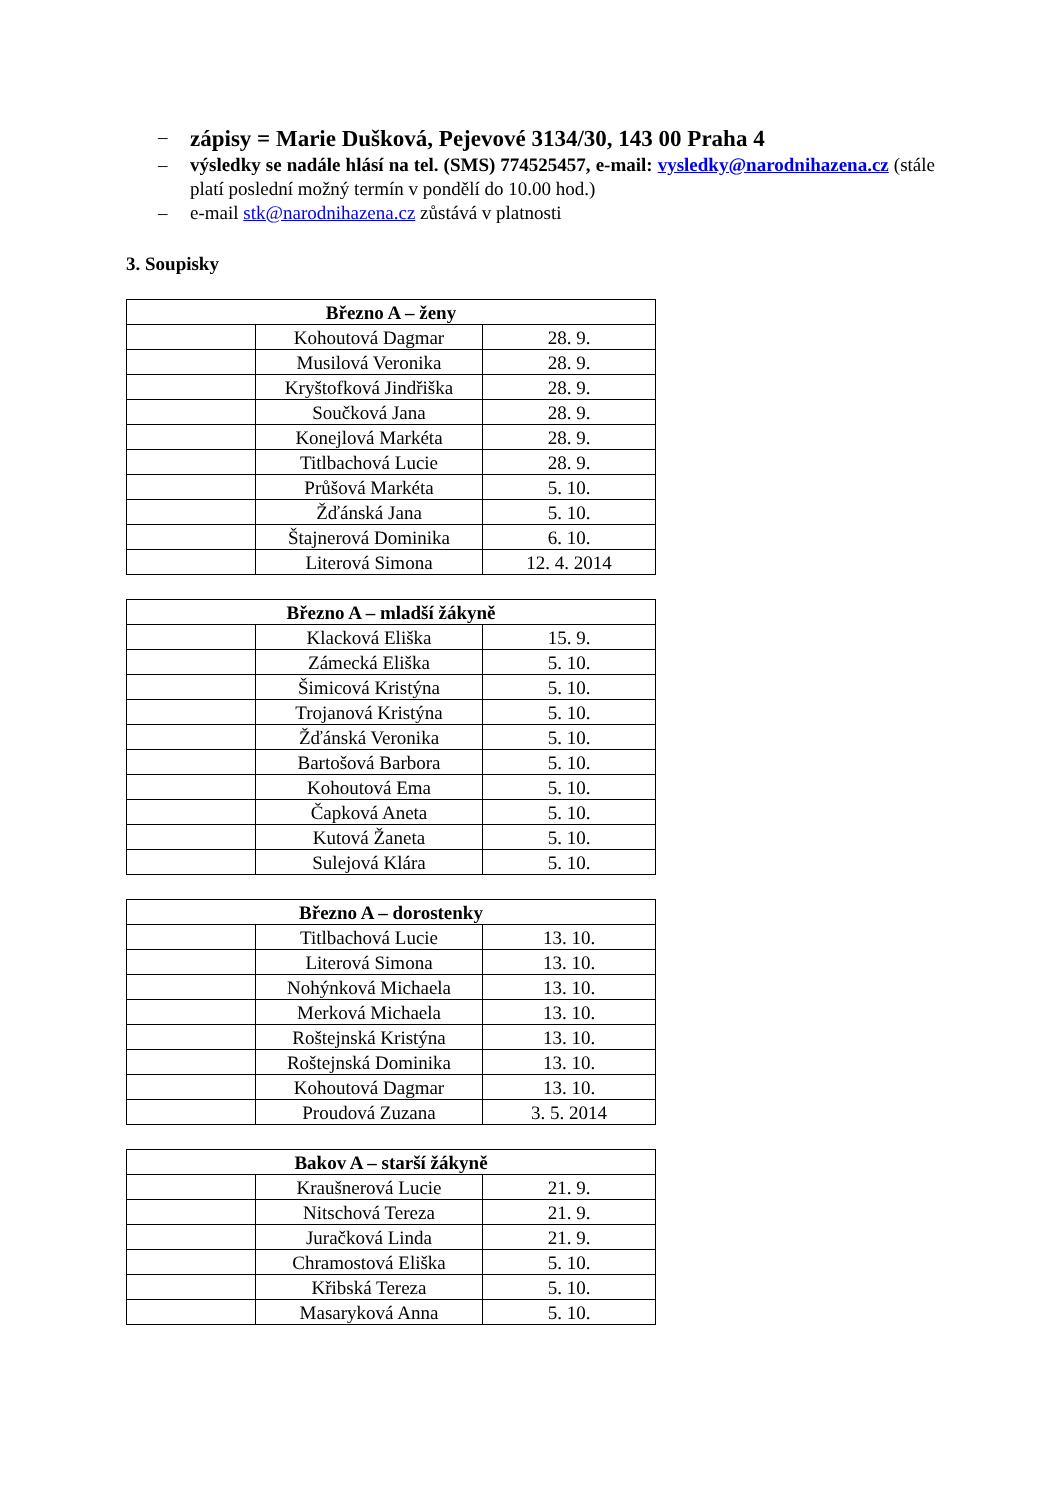– zápisy = Marie Dušková, Pejevové 3134/30, 143 00 Praha 4
– výsledky se nadále hlásí na tel. (SMS) 774525457, e-mail: vysledky@narodnihazena.cz (stále platí poslední možný termín v pondělí do 10.00 hod.)
– e-mail stk@narodnihazena.cz zůstává v platnosti
3. Soupisky
| Březno A – ženy | | |
| --- | --- | --- |
| | Kohoutová Dagmar | 28. 9. |
| | Musilová Veronika | 28. 9. |
| | Kryštofková Jindřiška | 28. 9. |
| | Součková Jana | 28. 9. |
| | Konejlová Markéta | 28. 9. |
| | Titlbachová Lucie | 28. 9. |
| | Průšová Markéta | 5. 10. |
| | Žďánská Jana | 5. 10. |
| | Štajnerová Dominika | 6. 10. |
| | Literová Simona | 12. 4. 2014 |
| Březno A – mladší žákyně | | |
| --- | --- | --- |
| | Klacková Eliška | 15. 9. |
| | Zámecká Eliška | 5. 10. |
| | Šimicová Kristýna | 5. 10. |
| | Trojanová Kristýna | 5. 10. |
| | Žďánská Veronika | 5. 10. |
| | Bartošová Barbora | 5. 10. |
| | Kohoutová Ema | 5. 10. |
| | Čapková Aneta | 5. 10. |
| | Kutová Žaneta | 5. 10. |
| | Sulejová Klára | 5. 10. |
| Březno A – dorostenky | | |
| --- | --- | --- |
| | Titlbachová Lucie | 13. 10. |
| | Literová Simona | 13. 10. |
| | Nohýnková Michaela | 13. 10. |
| | Merková Michaela | 13. 10. |
| | Roštejnská Kristýna | 13. 10. |
| | Roštejnská Dominika | 13. 10. |
| | Kohoutová Dagmar | 13. 10. |
| | Proudová Zuzana | 3. 5. 2014 |
| Bakov A – starší žákyně | | |
| --- | --- | --- |
| | Kraušnerová Lucie | 21. 9. |
| | Nitschová Tereza | 21. 9. |
| | Juračková Linda | 21. 9. |
| | Chramostová Eliška | 5. 10. |
| | Křibská Tereza | 5. 10. |
| | Masaryková Anna | 5. 10. |